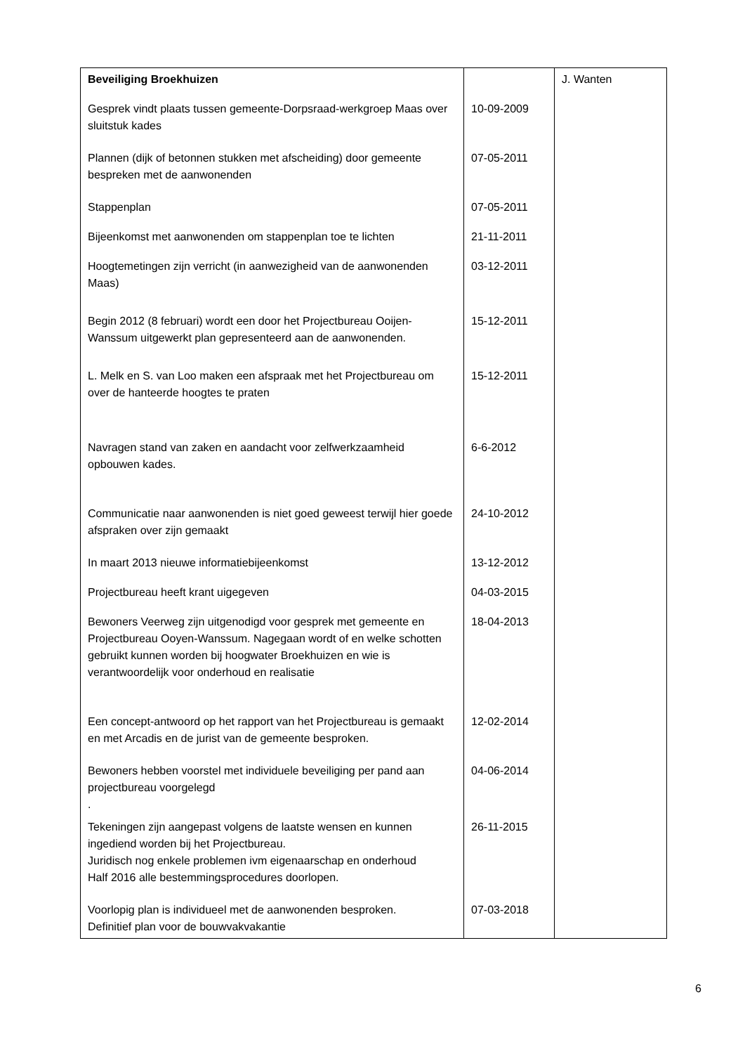| Beveiliging Broekhuizen | | J. Wanten |
| Gesprek vindt plaats tussen gemeente-Dorpsraad-werkgroep Maas over sluitstuk kades | 10-09-2009 | |
| Plannen (dijk of betonnen stukken met afscheiding) door gemeente bespreken met de aanwonenden | 07-05-2011 | |
| Stappenplan | 07-05-2011 | |
| Bijeenkomst met aanwonenden om stappenplan toe te lichten | 21-11-2011 | |
| Hoogtemetingen zijn verricht (in aanwezigheid van de aanwonenden Maas) | 03-12-2011 | |
| Begin 2012 (8 februari) wordt een door het Projectbureau Ooijen-Wanssum uitgewerkt plan gepresenteerd aan de aanwonenden. | 15-12-2011 | |
| L. Melk en S. van Loo maken een afspraak met het Projectbureau om over de hanteerde hoogtes te praten | 15-12-2011 | |
| Navragen stand van zaken en aandacht voor zelfwerkzaamheid opbouwen kades. | 6-6-2012 | |
| Communicatie naar aanwonenden is niet goed geweest terwijl hier goede afspraken over zijn gemaakt | 24-10-2012 | |
| In maart 2013 nieuwe informatiebijeenkomst | 13-12-2012 | |
| Projectbureau heeft krant uigegeven | 04-03-2015 | |
| Bewoners Veerweg zijn uitgenodigd voor gesprek met gemeente en Projectbureau Ooyen-Wanssum. Nagegaan wordt of en welke schotten gebruikt kunnen worden bij hoogwater Broekhuizen en wie is verantwoordelijk voor onderhoud en realisatie | 18-04-2013 | |
| Een concept-antwoord op het rapport van het Projectbureau is gemaakt en met Arcadis en de jurist van de gemeente besproken. | 12-02-2014 | |
| Bewoners hebben voorstel met individuele beveiliging per pand aan projectbureau voorgelegd . | 04-06-2014 | |
| Tekeningen zijn aangepast volgens de laatste wensen en kunnen ingediend worden bij het Projectbureau. Juridisch nog enkele problemen ivm eigenaarschap en onderhoud Half 2016 alle bestemmingsprocedures doorlopen. | 26-11-2015 | |
| Voorlopig plan is individueel met de aanwonenden besproken. Definitief plan voor de bouwvakvakantie | 07-03-2018 | |
6